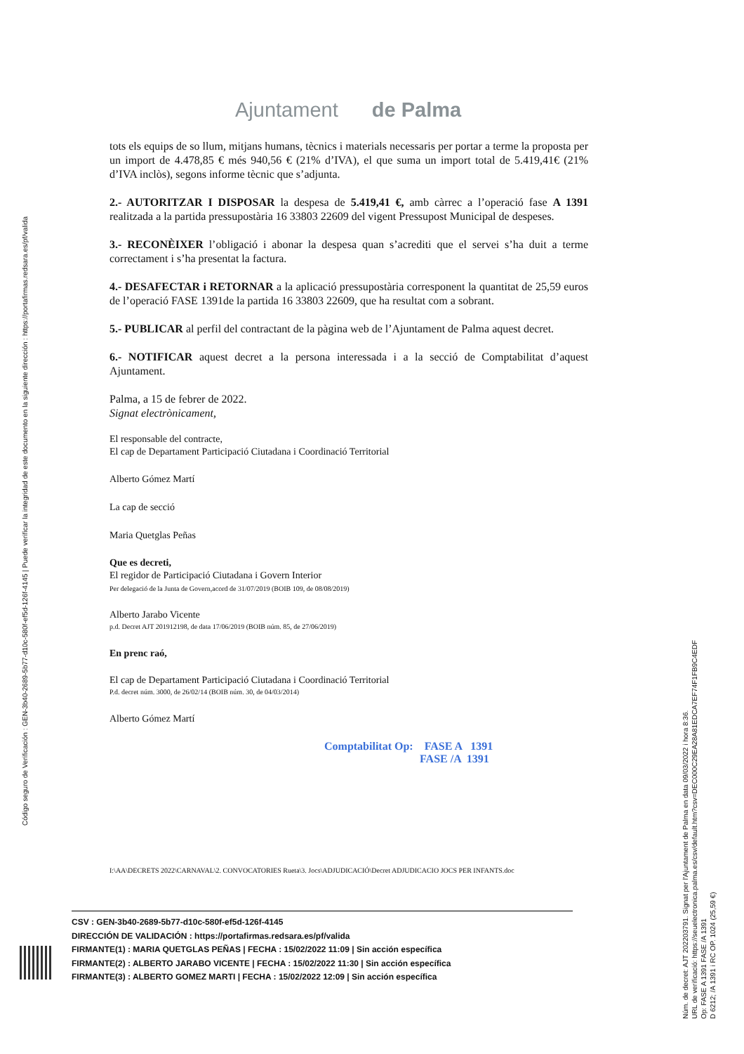Ajuntament de Palma
Código seguro de Verificación : GEN-3b40-2689-5b77-d10c-580f-ef5d-126f-4145 | Puede verificar la integridad de este documento en la siguiente dirección : https://portafirmas.redsara.es/pf/valida
tots els equips de so llum, mitjans humans, tècnics i materials necessaris per portar a terme la proposta per un import de 4.478,85 € més 940,56 € (21% d’IVA), el que suma un import total de 5.419,41€ (21% d’IVA inclòs), segons informe tècnic que s’adjunta.
2.- AUTORITZAR I DISPOSAR la despesa de 5.419,41 €, amb càrrec a l’operació fase A 1391 realitzada a la partida pressupostària 16 33803 22609 del vigent Pressupost Municipal de despeses.
3.- RECONÈIXER l’obligació i abonar la despesa quan s’acrediti que el servei s’ha duit a terme correctament i s’ha presentat la factura.
4.- DESAFECTAR i RETORNAR a la aplicació pressupostària corresponent la quantitat de 25,59 euros de l’operació FASE 1391de la partida 16 33803 22609, que ha resultat com a sobrant.
5.- PUBLICAR al perfil del contractant de la pàgina web de l’Ajuntament de Palma aquest decret.
6.- NOTIFICAR aquest decret a la persona interessada i a la secció de Comptabilitat d’aquest Ajuntament.
Palma, a 15 de febrer de 2022.
Signat electrònicament,
El responsable del contracte,
El cap de Departament Participació Ciutadana i Coordinació Territorial
Alberto Gómez Martí
La cap de secció
Maria Quetglas Peñas
Que es decreti,
El regidor de Participació Ciutadana i Govern Interior
Per delegació de la Junta de Govern,acord de 31/07/2019 (BOIB 109, de 08/08/2019)
Alberto Jarabo Vicente
p.d. Decret AJT 201912198, de data 17/06/2019 (BOIB núm. 85, de 27/06/2019)
En prenc raó,
El cap de Departament Participació Ciutadana i Coordinació Territorial
P.d. decret núm. 3000, de 26/02/14 (BOIB núm. 30, de 04/03/2014)
Alberto Gómez Martí
Comptabilitat Op: FASE A 1391
FASE /A 1391
I:\AA\DECRETS 2022\CARNAVAL\2. CONVOCATORIES Rueta\3. Jocs\ADJUDICACIÓ\Decret ADJUDICACIO JOCS PER INFANTS.doc
CSV : GEN-3b40-2689-5b77-d10c-580f-ef5d-126f-4145
DIRECCIÓN DE VALIDACIÓN : https://portafirmas.redsara.es/pf/valida
FIRMANTE(1) : MARIA QUETGLAS PEÑAS | FECHA : 15/02/2022 11:09 | Sin acción específica
FIRMANTE(2) : ALBERTO JARABO VICENTE | FECHA : 15/02/2022 11:30 | Sin acción específica
FIRMANTE(3) : ALBERTO GOMEZ MARTI | FECHA : 15/02/2022 12:09 | Sin acción específica
Núm. de decret: AJT 202203791. Signat per l'Ajuntament de Palma en data 09/03/2022 i hora 8:36.
URL de verificació: https://seuelectronica.palma.es/csv/default.htm?csv=DEC000C29EA28A81EDCA7EF74F1FB9C4EDF
Op: FASE A 1391 FASE /A 1391
D 6212; /A 1391 i RC OP. 1024 (25,59 €)